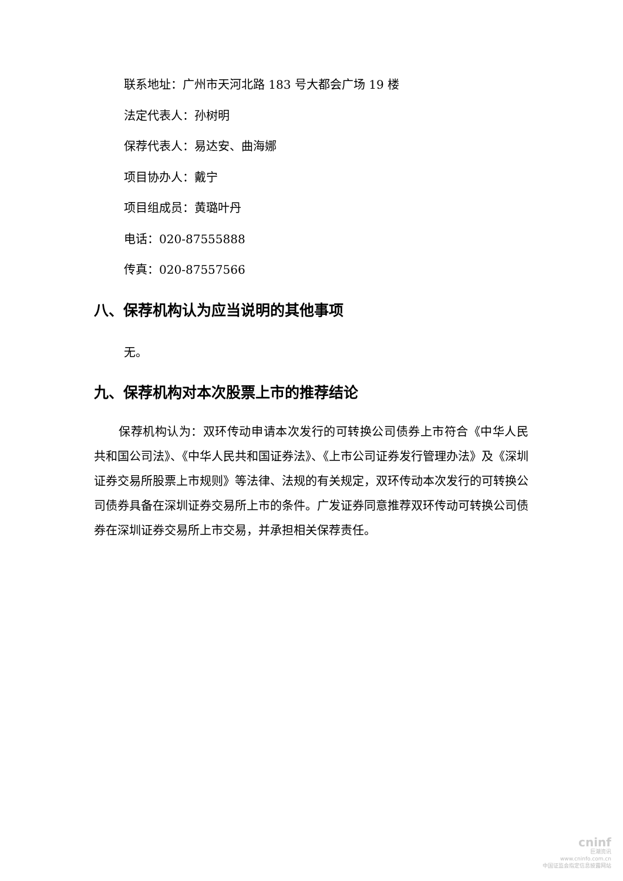联系地址：广州市天河北路 183 号大都会广场 19 楼
法定代表人：孙树明
保荐代表人：易达安、曲海娜
项目协办人：戴宁
项目组成员：黄璐叶丹
电话：020-87555888
传真：020-87557566
八、保荐机构认为应当说明的其他事项
无。
九、保荐机构对本次股票上市的推荐结论
保荐机构认为：双环传动申请本次发行的可转换公司债券上市符合《中华人民共和国公司法》、《中华人民共和国证券法》、《上市公司证券发行管理办法》及《深圳证券交易所股票上市规则》等法律、法规的有关规定，双环传动本次发行的可转换公司债券具备在深圳证券交易所上市的条件。广发证券同意推荐双环传动可转换公司债券在深圳证券交易所上市交易，并承担相关保荐责任。
cninf
巨潮资讯
www.cninfo.com.cn
中国证监会指定信息披露网站